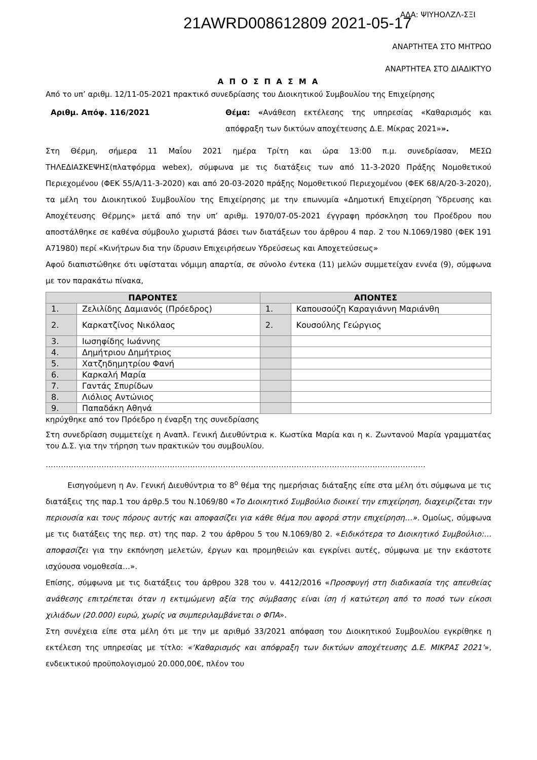21AWRD008612809 2021-05-17 ΑΔΑ: ΨΙΥΗΟΛΖΛ-ΣΞΙ
ΑΝΑΡΤΗΤΕΑ ΣΤΟ ΜΗΤΡΩΟ
ΑΝΑΡΤΗΤΕΑ ΣΤΟ ΔΙΑΔΙΚΤΥΟ
Α Π Ο Σ Π Α Σ Μ Α
Από το υπ’ αριθμ. 12/11-05-2021 πρακτικό συνεδρίασης του Διοικητικού Συμβουλίου της Επιχείρησης
Αριθμ. Απόφ. 116/2021 Θέμα: «Ανάθεση εκτέλεσης της υπηρεσίας «Καθαρισμός και απόφραξη των δικτύων αποχέτευσης Δ.Ε. Μίκρας 2021»».
Στη Θέρμη, σήμερα 11 Μαΐου 2021 ημέρα Τρίτη και ώρα 13:00 π.μ. συνεδρίασαν, ΜΕΣΩ ΤΗΛΕΔΙΑΣΚΕΨΗΣ(πλατφόρμα webex), σύμφωνα με τις διατάξεις των από 11-3-2020 Πράξης Νομοθετικού Περιεχομένου (ΦΕΚ 55/Α/11-3-2020) και από 20-03-2020 πράξης Νομοθετικού Περιεχομένου (ΦΕΚ 68/Α/20-3-2020), τα μέλη του Διοικητικού Συμβουλίου της Επιχείρησης με την επωνυμία «Δημοτική Επιχείρηση Ύδρευσης και Αποχέτευσης Θέρμης» μετά από την υπ’ αριθμ. 1970/07-05-2021 έγγραφη πρόσκληση του Προέδρου που αποστάλθηκε σε καθένα σύμβουλο χωριστά βάσει των διατάξεων του άρθρου 4 παρ. 2 του Ν.1069/1980 (ΦΕΚ 191 Α71980) περί «Κινήτρων δια την ίδρυσιν Επιχειρήσεων Υδρεύσεως και Αποχετεύσεως»
Αφού διαπιστώθηκε ότι υφίσταται νόμιμη απαρτία, σε σύνολο έντεκα (11) μελών συμμετείχαν εννέα (9), σύμφωνα με τον παρακάτω πίνακα,
| ΠΑΡΟΝΤΕΣ | | ΑΠΟΝΤΕΣ | |
| --- | --- | --- | --- |
| 1. | Ζελιλίδης Δαμιανός (Πρόεδρος) | 1. | Καπουσούζη Καραγιάννη Μαριάνθη |
| 2. | Καρκατζίνος Νικόλαος | 2. | Κουσούλης Γεώργιος |
| 3. | Ιωσηφίδης Ιωάννης | | |
| 4. | Δημήτριου Δημήτριος | | |
| 5. | Χατζηδημητρίου Φανή | | |
| 6. | Καρκαλή Μαρία | | |
| 7. | Γαντάς Σπυρίδων | | |
| 8. | Λιόλιος Αντώνιος | | |
| 9. | Παπαδάκη Αθηνά | | |
κηρύχθηκε από τον Πρόεδρο η έναρξη της συνεδρίασης
Στη συνεδρίαση συμμετείχε η Αναπλ. Γενική Διευθύντρια κ. Κωστίκα Μαρία και η κ. Ζωντανού Μαρία γραμματέας του Δ.Σ. για την τήρηση των πρακτικών του συμβουλίου.
……………………………………………………………………………………………………………………………………
Εισηγούμενη η Αν. Γενική Διευθύντρια το 8<sup>ο</sup> θέμα της ημερήσιας διάταξης είπε στα μέλη ότι σύμφωνα με τις διατάξεις της παρ.1 του άρθρ.5 του Ν.1069/80 «Το Διοικητικό Συμβούλιο διοικεί την επιχείρηση, διαχειρίζεται την περιουσία και τους πόρους αυτής και αποφασίζει για κάθε θέμα που αφορά στην επιχείρηση…». Ομοίως, σύμφωνα με τις διατάξεις της περ. στ) της παρ. 2 του άρθρου 5 του Ν.1069/80 2. «Ειδικότερα το Διοικητικό Συμβούλιο:… αποφασίζει για την εκπόνηση μελετών, έργων και προμηθειών και εγκρίνει αυτές, σύμφωνα με την εκάστοτε ισχύουσα νομοθεσία…».
Επίσης, σύμφωνα με τις διατάξεις του άρθρου 328 του ν. 4412/2016 «Προσφυγή στη διαδικασία της απευθείας ανάθεσης επιτρέπεται όταν η εκτιμώμενη αξία της σύμβασης είναι ίση ή κατώτερη από το ποσό των είκοσι χιλιάδων (20.000) ευρώ, χωρίς να συμπεριλαμβάνεται ο ΦΠΑ».
Στη συνέχεια είπε στα μέλη ότι με την με αριθμό 33/2021 απόφαση του Διοικητικού Συμβουλίου εγκρίθηκε η εκτέλεση της υπηρεσίας με τίτλο: «‘Καθαρισμός και απόφραξη των δικτύων αποχέτευσης Δ.Ε. ΜΙΚΡΑΣ 2021’», ενδεικτικού προϋπολογισμού 20.000,00€, πλέον του